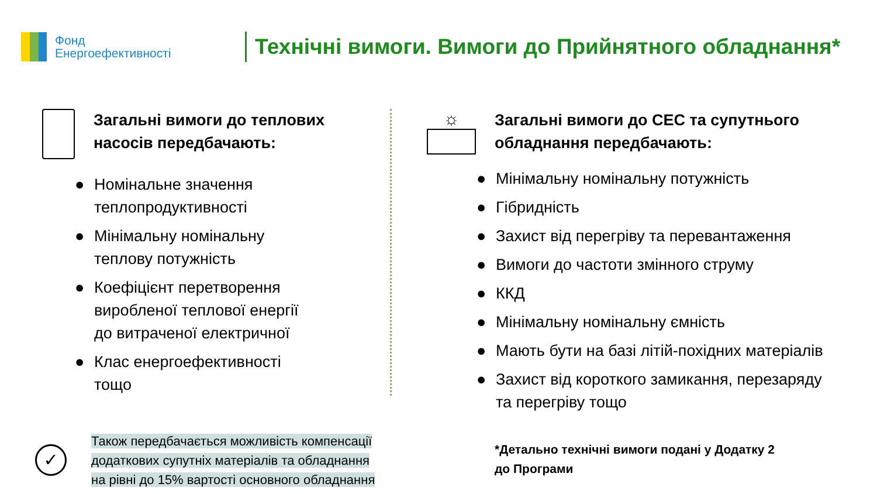Фонд
Енергоефективності
Технічні вимоги. Вимоги до Прийнятного обладнання*
Загальні вимоги до теплових
насосів передбачають:
● Номінальне значення теплопродуктивності
● Мінімальну номінальну теплову потужність
● Коефіцієнт перетворення виробленої теплової енергії до витраченої електричної
● Клас енергоефективності тощо
☼
Загальні вимоги до СЕС та супутнього
обладнання передбачають:
● Мінімальну номінальну потужність
● Гібридність
● Захист від перегріву та перевантаження
● Вимоги до частоти змінного струму
● ККД
● Мінімальну номінальну ємність
● Мають бути на базі літій-похідних матеріалів
● Захист від короткого замикання, перезаряду
та перегріву тощо
✓
Також передбачається можливість компенсації
додаткових супутніх матеріалів та обладнання
на рівні до 15% вартості основного обладнання
*Детально технічні вимоги подані у Додатку 2
до Програми